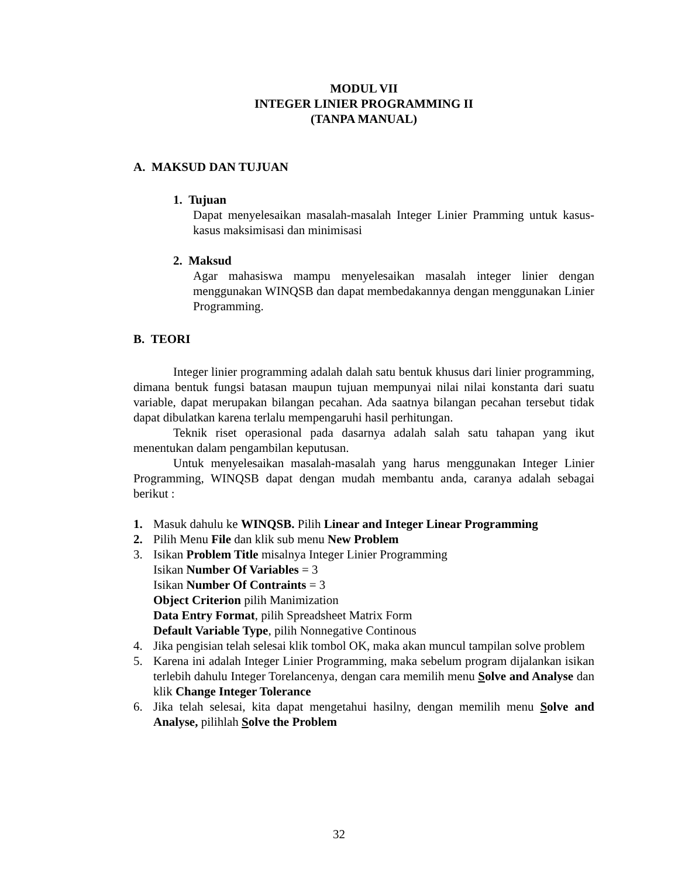MODUL VII
INTEGER LINIER PROGRAMMING II
(TANPA MANUAL)
A. MAKSUD DAN TUJUAN
1. Tujuan
Dapat menyelesaikan masalah-masalah Integer Linier Pramming untuk kasus-kasus maksimisasi dan minimisasi
2. Maksud
Agar mahasiswa mampu menyelesaikan masalah integer linier dengan menggunakan WINQSB dan dapat membedakannya dengan menggunakan Linier Programming.
B. TEORI
Integer linier programming adalah dalah satu bentuk khusus dari linier programming, dimana bentuk fungsi batasan maupun tujuan mempunyai nilai nilai konstanta dari suatu variable, dapat merupakan bilangan pecahan. Ada saatnya bilangan pecahan tersebut tidak dapat dibulatkan karena terlalu mempengaruhi hasil perhitungan.
Teknik riset operasional pada dasarnya adalah salah satu tahapan yang ikut menentukan dalam pengambilan keputusan.
Untuk menyelesaikan masalah-masalah yang harus menggunakan Integer Linier Programming, WINQSB dapat dengan mudah membantu anda, caranya adalah sebagai berikut :
1. Masuk dahulu ke WINQSB. Pilih Linear and Integer Linear Programming
2. Pilih Menu File dan klik sub menu New Problem
3. Isikan Problem Title misalnya Integer Linier Programming
Isikan Number Of Variables = 3
Isikan Number Of Contraints = 3
Object Criterion pilih Manimization
Data Entry Format, pilih Spreadsheet Matrix Form
Default Variable Type, pilih Nonnegative Continous
4. Jika pengisian telah selesai klik tombol OK, maka akan muncul tampilan solve problem
5. Karena ini adalah Integer Linier Programming, maka sebelum program dijalankan isikan terlebih dahulu Integer Torelancenya, dengan cara memilih menu Solve and Analyse dan klik Change Integer Tolerance
6. Jika telah selesai, kita dapat mengetahui hasilny, dengan memilih menu Solve and Analyse, pilihlah Solve the Problem
32